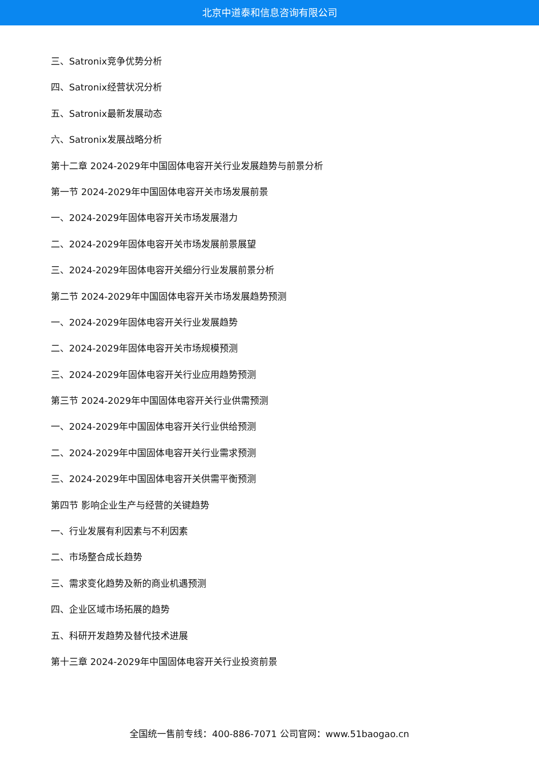北京中道泰和信息咨询有限公司
三、Satronix竞争优势分析
四、Satronix经营状况分析
五、Satronix最新发展动态
六、Satronix发展战略分析
第十二章 2024-2029年中国固体电容开关行业发展趋势与前景分析
第一节 2024-2029年中国固体电容开关市场发展前景
一、2024-2029年固体电容开关市场发展潜力
二、2024-2029年固体电容开关市场发展前景展望
三、2024-2029年固体电容开关细分行业发展前景分析
第二节 2024-2029年中国固体电容开关市场发展趋势预测
一、2024-2029年固体电容开关行业发展趋势
二、2024-2029年固体电容开关市场规模预测
三、2024-2029年固体电容开关行业应用趋势预测
第三节 2024-2029年中国固体电容开关行业供需预测
一、2024-2029年中国固体电容开关行业供给预测
二、2024-2029年中国固体电容开关行业需求预测
三、2024-2029年中国固体电容开关供需平衡预测
第四节 影响企业生产与经营的关键趋势
一、行业发展有利因素与不利因素
二、市场整合成长趋势
三、需求变化趋势及新的商业机遇预测
四、企业区域市场拓展的趋势
五、科研开发趋势及替代技术进展
第十三章 2024-2029年中国固体电容开关行业投资前景
全国统一售前专线：400-886-7071 公司官网：www.51baogao.cn